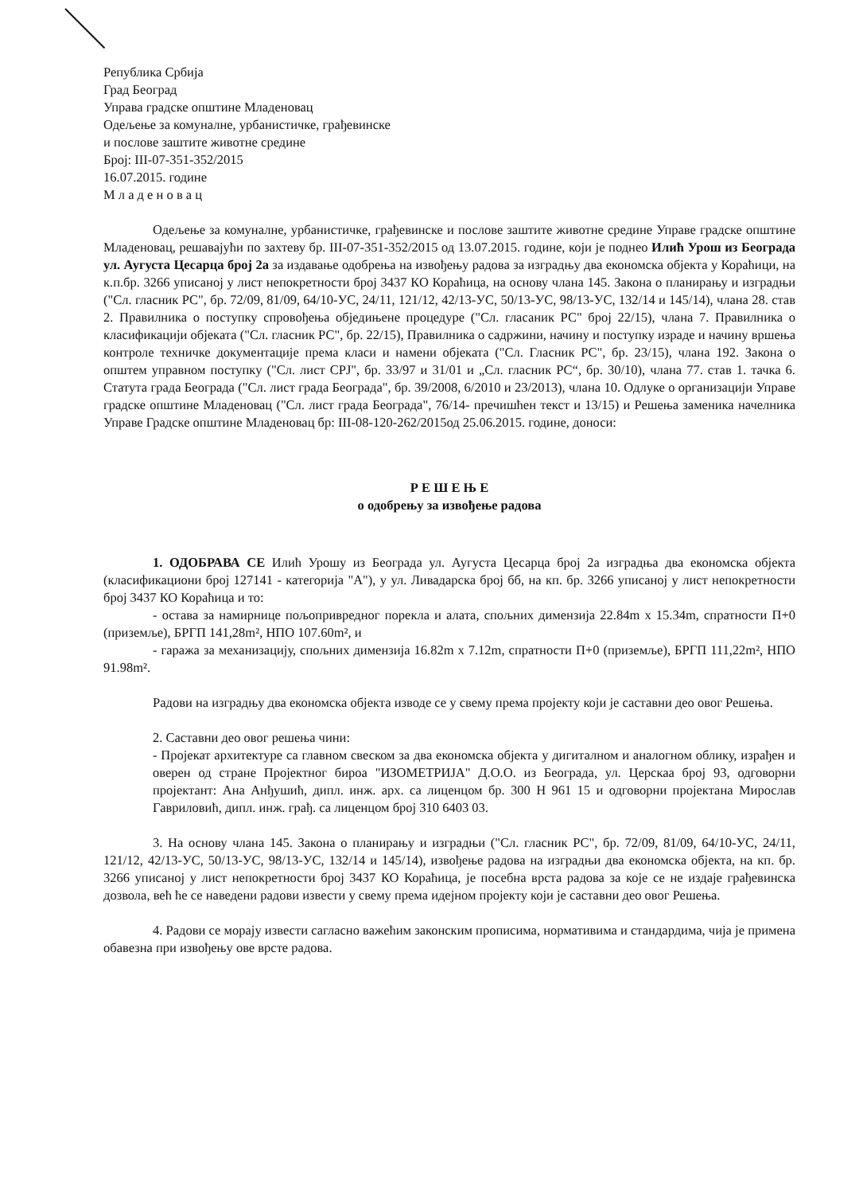Република Србија
Град Београд
Управа градске општине Младеновац
Одељење за комуналне, урбанистичке, грађевинске
и послове заштите животне средине
Број: III-07-351-352/2015
16.07.2015. године
М л а д е н о в а ц
Одељење за комуналне, урбанистичке, грађевинске и послове заштите животне средине Управе градске општине Младеновац, решавајући по захтеву бр. III-07-351-352/2015 од 13.07.2015. године, који је поднео Илић Урош из Београда ул. Аугуста Цесарца број 2а за издавање одобрења на извођењу радова за изградњу два економска објекта у Кораћици, на к.п.бр. 3266 уписаној у лист непокретности број 3437 КО Кораћица, на основу члана 145. Закона о планирању и изградњи ("Сл. гласник РС", бр. 72/09, 81/09, 64/10-УС, 24/11, 121/12, 42/13-УС, 50/13-УС, 98/13-УС, 132/14 и 145/14), члана 28. став 2. Правилника о поступку спровођења обједињене процедуре ("Сл. гласаник РС" број 22/15), члана 7. Правилника о класификацији објеката ("Сл. гласник РС", бр. 22/15), Правилника о садржини, начину и поступку израде и начину вршења контроле техничке документације према класи и намени објеката ("Сл. Гласник РС", бр. 23/15), члана 192. Закона о општем управном поступку ("Сл. лист СРЈ", бр. 33/97 и 31/01 и „Сл. гласник РС“, бр. 30/10), члана 77. став 1. тачка 6. Статута града Београда ("Сл. лист града Београда", бр. 39/2008, 6/2010 и 23/2013), члана 10. Одлуке о организацији Управе градске општине Младеновац ("Сл. лист града Београда", 76/14- пречишћен текст и 13/15) и Решења заменика начелника Управе Градске општине Младеновац бр: III-08-120-262/2015од 25.06.2015. године, доноси:
Р Е Ш Е Њ Е
о одобрењу за извођење радова
1. ОДОБРАВА СЕ Илић Урошу из Београда ул. Аугуста Цесарца број 2а изградња два економска објекта (класификациони број 127141 - категорија "А"), у ул. Ливадарска број бб, на кп. бр. 3266 уписаној у лист непокретности број 3437 КО Кораћица и то:
- остава за намирнице пољопривредног порекла и алата, спољних димензија 22.84m x 15.34m, спратности П+0 (приземље), БРГП 141,28m², НПО 107.60m², и
- гаража за механизацију, спољних димензија 16.82m x 7.12m, спратности П+0 (приземље), БРГП 111,22m², НПО 91.98m².
Радови на изградњу два економска објекта изводе се у свему према пројекту који је саставни део овог Решења.
2. Саставни део овог решења чини:
- Пројекат архитектуре са главном свеском за два економска објекта у дигиталном и аналогном облику, израђен и оверен од стране Пројектног бироа "ИЗОМЕТРИЈА" Д.О.О. из Београда, ул. Церскаа број 93, одговорни пројектант: Ана Анђушић, дипл. инж. арх. са лиценцом бр. 300 Н 961 15 и одговорни пројектана Мирослав Гавриловић, дипл. инж. грађ. са лиценцом број 310 6403 03.
3. На основу члана 145. Закона о планирању и изградњи ("Сл. гласник РС", бр. 72/09, 81/09, 64/10-УС, 24/11, 121/12, 42/13-УС, 50/13-УС, 98/13-УС, 132/14 и 145/14), извођење радова на изградњи два економска објекта, на кп. бр. 3266 уписаној у лист непокретности број 3437 КО Кораћица, је посебна врста радова за које се не издаје грађевинска дозвола, већ ће се наведени радови извести у свему према идејном пројекту који је саставни део овог Решења.
4. Радови се морају извести сагласно важећим законским прописима, нормативима и стандардима, чија је примена обавезна при извођењу ове врсте радова.